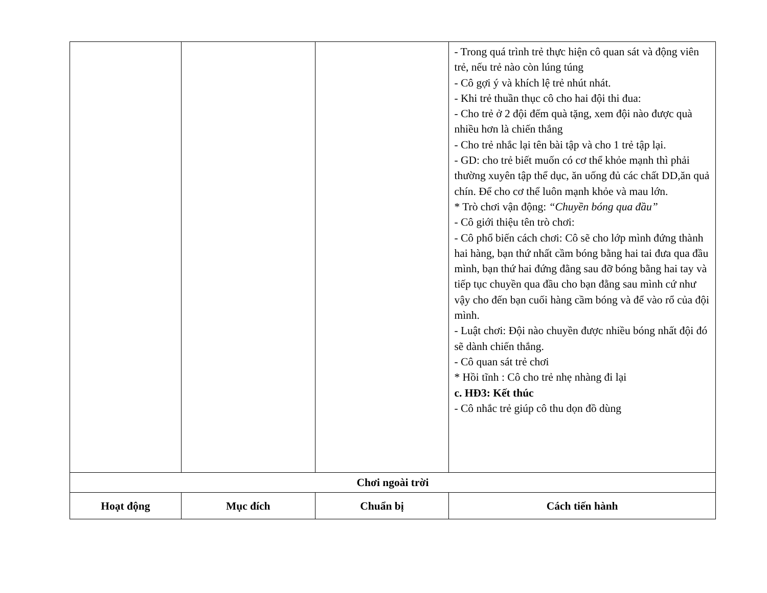| | | | - Trong quá trình trẻ thực hiện cô quan sát và động viên trẻ, nếu trẻ nào còn lúng túng - Cô gợi ý và khích lệ trẻ nhút nhát. - Khi trẻ thuần thục cô cho hai đội thi đua: - Cho trẻ ở 2 đội đếm quà tặng, xem đội nào được quà nhiều hơn là chiến thắng - Cho trẻ nhắc lại tên bài tập và cho 1 trẻ tập lại. - GD: cho trẻ biết muốn có cơ thể khỏe mạnh thì phải thường xuyên tập thể dục, ăn uống đủ các chất DD,ăn quả chín. Để cho cơ thể luôn mạnh khỏe và mau lớn. * Trò chơi vận động: “Chuyền bóng qua đầu” - Cô giới thiệu tên trò chơi: - Cô phổ biến cách chơi: Cô sẽ cho lớp mình đứng thành hai hàng, bạn thứ nhất cầm bóng bằng hai tai đưa qua đầu mình, bạn thứ hai đứng đằng sau đỡ bóng bằng hai tay và tiếp tục chuyền qua đầu cho bạn đằng sau mình cứ như vậy cho đến bạn cuối hàng cầm bóng và để vào rổ của đội mình. - Luật chơi: Đội nào chuyền được nhiều bóng nhất đội đó sẽ dành chiến thắng. - Cô quan sát trẻ chơi * Hồi tĩnh : Cô cho trẻ nhẹ nhàng đi lại c. HĐ3: Kết thúc - Cô nhắc trẻ giúp cô thu dọn đồ dùng |
| Chơi ngoài trời | | | |
| Hoạt động | Mục đích | Chuẩn bị | Cách tiến hành |